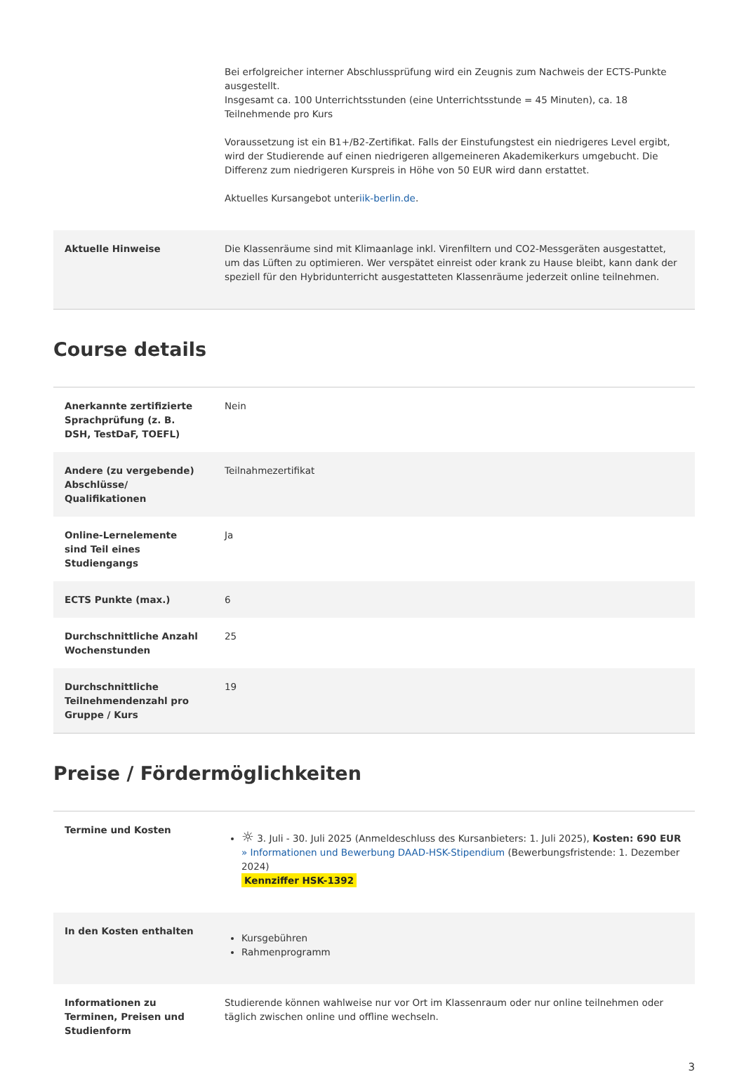| | Bei erfolgreicher interner Abschlussprüfung wird ein Zeugnis zum Nachweis der ECTS-Punkte ausgestellt. Insgesamt ca. 100 Unterrichtsstunden (eine Unterrichtsstunde = 45 Minuten), ca. 18 Teilnehmende pro Kurs Voraussetzung ist ein B1+/B2-Zertifikat. Falls der Einstufungstest ein niedrigeres Level ergibt, wird der Studierende auf einen niedrigeren allgemeineren Akademikerkurs umgebucht. Die Differenz zum niedrigeren Kurspreis in Höhe von 50 EUR wird dann erstattet. Aktuelles Kursangebot unter iik-berlin.de . |
| Aktuelle Hinweise | Die Klassenräume sind mit Klimaanlage inkl. Virenfiltern und CO2-Messgeräten ausgestattet, um das Lüften zu optimieren. Wer verspätet einreist oder krank zu Hause bleibt, kann dank der speziell für den Hybridunterricht ausgestatteten Klassenräume jederzeit online teilnehmen. |
Course details
| Anerkannte zertifizierte Sprachprüfung (z. B. DSH, TestDaF, TOEFL) | Nein |
| Andere (zu vergebende) Abschlüsse/ Qualifikationen | Teilnahmezertifikat |
| Online-Lernelemente sind Teil eines Studiengangs | Ja |
| ECTS Punkte (max.) | 6 |
| Durchschnittliche Anzahl Wochenstunden | 25 |
| Durchschnittliche Teilnehmendenzahl pro Gruppe / Kurs | 19 |
Preise / Fördermöglichkeiten
| Termine und Kosten | ☼ 3. Juli - 30. Juli 2025 (Anmeldeschluss des Kursanbieters: 1. Juli 2025), Kosten: 690 EUR » Informationen und Bewerbung DAAD-HSK-Stipendium (Bewerbungsfristende: 1. Dezember 2024) Kennziffer HSK-1392 |
| In den Kosten enthalten | Kursgebühren Rahmenprogramm |
| Informationen zu Terminen, Preisen und Studienform | Studierende können wahlweise nur vor Ort im Klassenraum oder nur online teilnehmen oder täglich zwischen online und offline wechseln. |
3